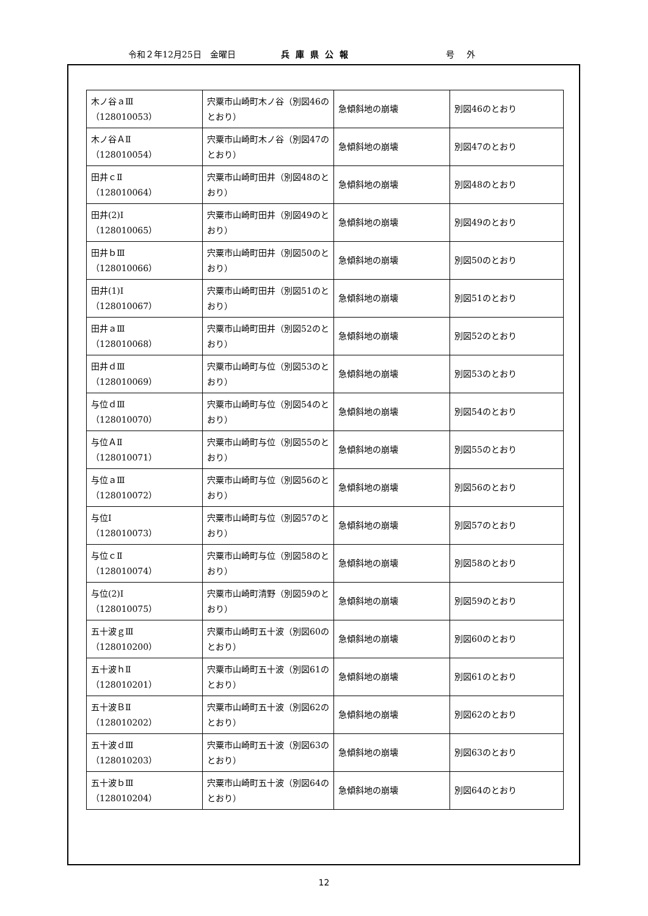令和２年12月25日　金曜日 兵庫県公報 号外
| 木ノ谷ａⅢ （128010053） | 宍粟市山崎町木ノ谷（別図46のとおり） | 急傾斜地の崩壊 | 別図46のとおり |
| 木ノ谷ＡⅡ （128010054） | 宍粟市山崎町木ノ谷（別図47のとおり） | 急傾斜地の崩壊 | 別図47のとおり |
| 田井ｃⅡ （128010064） | 宍粟市山崎町田井（別図48のとおり） | 急傾斜地の崩壊 | 別図48のとおり |
| 田井(2)Ⅰ （128010065） | 宍粟市山崎町田井（別図49のとおり） | 急傾斜地の崩壊 | 別図49のとおり |
| 田井ｂⅢ （128010066） | 宍粟市山崎町田井（別図50のとおり） | 急傾斜地の崩壊 | 別図50のとおり |
| 田井(1)Ⅰ （128010067） | 宍粟市山崎町田井（別図51のとおり） | 急傾斜地の崩壊 | 別図51のとおり |
| 田井ａⅢ （128010068） | 宍粟市山崎町田井（別図52のとおり） | 急傾斜地の崩壊 | 別図52のとおり |
| 田井ｄⅢ （128010069） | 宍粟市山崎町与位（別図53のとおり） | 急傾斜地の崩壊 | 別図53のとおり |
| 与位ｄⅢ （128010070） | 宍粟市山崎町与位（別図54のとおり） | 急傾斜地の崩壊 | 別図54のとおり |
| 与位ＡⅡ （128010071） | 宍粟市山崎町与位（別図55のとおり） | 急傾斜地の崩壊 | 別図55のとおり |
| 与位ａⅢ （128010072） | 宍粟市山崎町与位（別図56のとおり） | 急傾斜地の崩壊 | 別図56のとおり |
| 与位Ⅰ （128010073） | 宍粟市山崎町与位（別図57のとおり） | 急傾斜地の崩壊 | 別図57のとおり |
| 与位ｃⅡ （128010074） | 宍粟市山崎町与位（別図58のとおり） | 急傾斜地の崩壊 | 別図58のとおり |
| 与位(2)Ⅰ （128010075） | 宍粟市山崎町清野（別図59のとおり） | 急傾斜地の崩壊 | 別図59のとおり |
| 五十波ｇⅢ （128010200） | 宍粟市山崎町五十波（別図60のとおり） | 急傾斜地の崩壊 | 別図60のとおり |
| 五十波ｈⅡ （128010201） | 宍粟市山崎町五十波（別図61のとおり） | 急傾斜地の崩壊 | 別図61のとおり |
| 五十波ＢⅡ （128010202） | 宍粟市山崎町五十波（別図62のとおり） | 急傾斜地の崩壊 | 別図62のとおり |
| 五十波ｄⅢ （128010203） | 宍粟市山崎町五十波（別図63のとおり） | 急傾斜地の崩壊 | 別図63のとおり |
| 五十波ｂⅢ （128010204） | 宍粟市山崎町五十波（別図64のとおり） | 急傾斜地の崩壊 | 別図64のとおり |
12